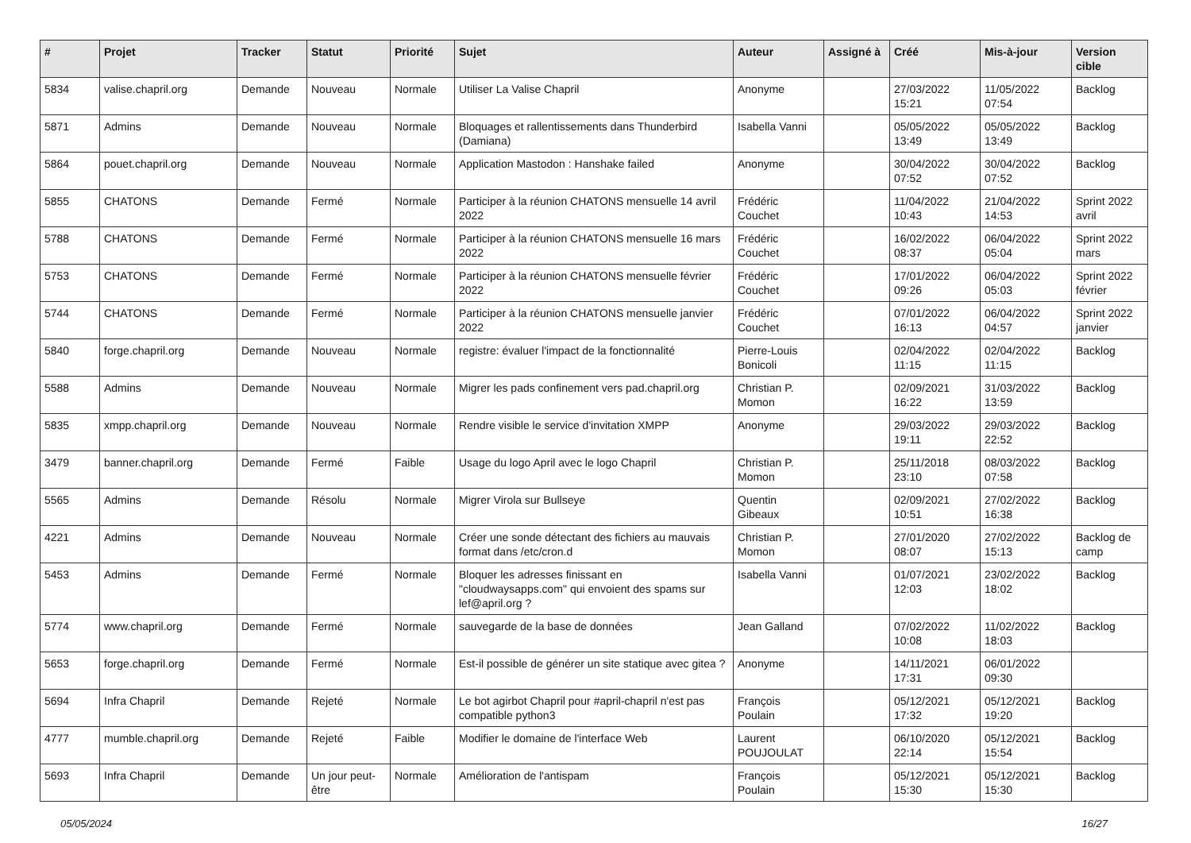| # | Projet | Tracker | Statut | Priorité | Sujet | Auteur | Assigné à | Créé | Mis-à-jour | Version cible |
| --- | --- | --- | --- | --- | --- | --- | --- | --- | --- | --- |
| 5834 | valise.chapril.org | Demande | Nouveau | Normale | Utiliser La Valise Chapril | Anonyme | | 27/03/2022 15:21 | 11/05/2022 07:54 | Backlog |
| 5871 | Admins | Demande | Nouveau | Normale | Bloquages et rallentissements dans Thunderbird (Damiana) | Isabella Vanni | | 05/05/2022 13:49 | 05/05/2022 13:49 | Backlog |
| 5864 | pouet.chapril.org | Demande | Nouveau | Normale | Application Mastodon : Hanshake failed | Anonyme | | 30/04/2022 07:52 | 30/04/2022 07:52 | Backlog |
| 5855 | CHATONS | Demande | Fermé | Normale | Participer à la réunion CHATONS mensuelle 14 avril 2022 | Frédéric Couchet | | 11/04/2022 10:43 | 21/04/2022 14:53 | Sprint 2022 avril |
| 5788 | CHATONS | Demande | Fermé | Normale | Participer à la réunion CHATONS mensuelle 16 mars 2022 | Frédéric Couchet | | 16/02/2022 08:37 | 06/04/2022 05:04 | Sprint 2022 mars |
| 5753 | CHATONS | Demande | Fermé | Normale | Participer à la réunion CHATONS mensuelle février 2022 | Frédéric Couchet | | 17/01/2022 09:26 | 06/04/2022 05:03 | Sprint 2022 février |
| 5744 | CHATONS | Demande | Fermé | Normale | Participer à la réunion CHATONS mensuelle janvier 2022 | Frédéric Couchet | | 07/01/2022 16:13 | 06/04/2022 04:57 | Sprint 2022 janvier |
| 5840 | forge.chapril.org | Demande | Nouveau | Normale | registre: évaluer l'impact de la fonctionnalité | Pierre-Louis Bonicoli | | 02/04/2022 11:15 | 02/04/2022 11:15 | Backlog |
| 5588 | Admins | Demande | Nouveau | Normale | Migrer les pads confinement vers pad.chapril.org | Christian P. Momon | | 02/09/2021 16:22 | 31/03/2022 13:59 | Backlog |
| 5835 | xmpp.chapril.org | Demande | Nouveau | Normale | Rendre visible le service d'invitation XMPP | Anonyme | | 29/03/2022 19:11 | 29/03/2022 22:52 | Backlog |
| 3479 | banner.chapril.org | Demande | Fermé | Faible | Usage du logo April avec le logo Chapril | Christian P. Momon | | 25/11/2018 23:10 | 08/03/2022 07:58 | Backlog |
| 5565 | Admins | Demande | Résolu | Normale | Migrer Virola sur Bullseye | Quentin Gibeaux | | 02/09/2021 10:51 | 27/02/2022 16:38 | Backlog |
| 4221 | Admins | Demande | Nouveau | Normale | Créer une sonde détectant des fichiers au mauvais format dans /etc/cron.d | Christian P. Momon | | 27/01/2020 08:07 | 27/02/2022 15:13 | Backlog de camp |
| 5453 | Admins | Demande | Fermé | Normale | Bloquer les adresses finissant en "cloudwaysapps.com" qui envoient des spams sur lef@april.org ? | Isabella Vanni | | 01/07/2021 12:03 | 23/02/2022 18:02 | Backlog |
| 5774 | www.chapril.org | Demande | Fermé | Normale | sauvegarde de la base de données | Jean Galland | | 07/02/2022 10:08 | 11/02/2022 18:03 | Backlog |
| 5653 | forge.chapril.org | Demande | Fermé | Normale | Est-il possible de générer un site statique avec gitea ? | Anonyme | | 14/11/2021 17:31 | 06/01/2022 09:30 | |
| 5694 | Infra Chapril | Demande | Rejeté | Normale | Le bot agirbot Chapril pour #april-chapril n'est pas compatible python3 | François Poulain | | 05/12/2021 17:32 | 05/12/2021 19:20 | Backlog |
| 4777 | mumble.chapril.org | Demande | Rejeté | Faible | Modifier le domaine de l'interface Web | Laurent POUJOULAT | | 06/10/2020 22:14 | 05/12/2021 15:54 | Backlog |
| 5693 | Infra Chapril | Demande | Un jour peut-être | Normale | Amélioration de l'antispam | François Poulain | | 05/12/2021 15:30 | 05/12/2021 15:30 | Backlog |
05/05/2024 16/27